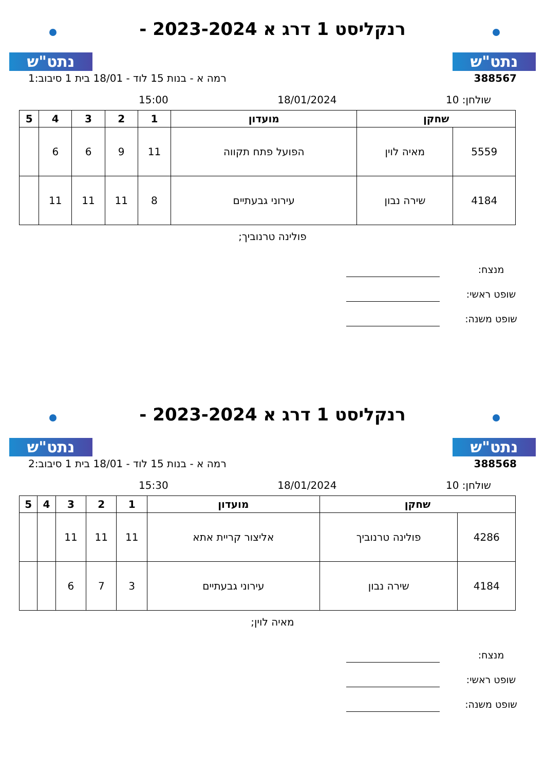נתט"ש
רנקליסט 1 דרג א 2023-2024 -
נתט"ש
388567 רמה א - בנות 15 לוד - 18/01 בית 1 סיבוב:1
שולחן: 10 18/01/2024 15:00
| שחקן | | מועדון | 1 | 2 | 3 | 4 | 5 |
| --- | --- | --- | --- | --- | --- | --- | --- |
| 5559 | מאיה לוין | הפועל פתח תקווה | 11 | 9 | 6 | 6 | |
| 4184 | שירה נבון | עירוני גבעתיים | 8 | 11 | 11 | 11 | |
פולינה טרנוביך;
מנצח:
שופט ראשי:
שופט משנה:
נתט"ש
רנקליסט 1 דרג א 2023-2024 -
נתט"ש
388568 רמה א - בנות 15 לוד - 18/01 בית 1 סיבוב:2
שולחן: 10 18/01/2024 15:30
| שחקן | | מועדון | 1 | 2 | 3 | 4 | 5 |
| --- | --- | --- | --- | --- | --- | --- | --- |
| 4286 | פולינה טרנוביך | אליצור קריית אתא | 11 | 11 | 11 | | |
| 4184 | שירה נבון | עירוני גבעתיים | 3 | 7 | 6 | | |
מאיה לוין;
מנצח:
שופט ראשי:
שופט משנה: